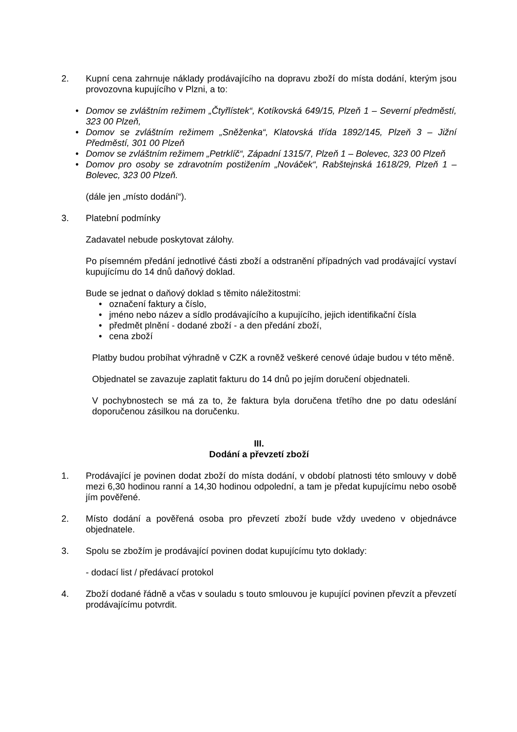2. Kupní cena zahrnuje náklady prodávajícího na dopravu zboží do místa dodání, kterým jsou provozovna kupujícího v Plzni, a to:
• Domov se zvláštním režimem „Čtyřlístek“, Kotíkovská 649/15, Plzeň 1 – Severní předměstí, 323 00 Plzeň,
• Domov se zvláštním režimem „Sněženka“, Klatovská třída 1892/145, Plzeň 3 – Jižní Předměstí, 301 00 Plzeň
• Domov se zvláštním režimem „Petrklíč“, Západní 1315/7, Plzeň 1 – Bolevec, 323 00 Plzeň
• Domov pro osoby se zdravotním postižením „Nováček“, Rabštejnská 1618/29, Plzeň 1 – Bolevec, 323 00 Plzeň.
(dále jen „místo dodání“).
3. Platební podmínky
Zadavatel nebude poskytovat zálohy.
Po písemném předání jednotlivé části zboží a odstranění případných vad prodávající vystaví kupujícímu do 14 dnů daňový doklad.
Bude se jednat o daňový doklad s těmito náležitostmi:
• označení faktury a číslo,
• jméno nebo název a sídlo prodávajícího a kupujícího, jejich identifikační čísla
• předmět plnění - dodané zboží - a den předání zboží,
• cena zboží
Platby budou probíhat výhradně v CZK a rovněž veškeré cenové údaje budou v této měně.
Objednatel se zavazuje zaplatit fakturu do 14 dnů po jejím doručení objednateli.
V pochybnostech se má za to, že faktura byla doručena třetího dne po datu odeslání doporučenou zásilkou na doručenku.
III.
Dodání a převzetí zboží
1. Prodávající je povinen dodat zboží do místa dodání, v období platnosti této smlouvy v době mezi 6,30 hodinou ranní a 14,30 hodinou odpolední, a tam je předat kupujícímu nebo osobě jím pověřené.
2. Místo dodání a pověřená osoba pro převzetí zboží bude vždy uvedeno v objednávce objednatele.
3. Spolu se zbožím je prodávající povinen dodat kupujícímu tyto doklady:
- dodací list / předávací protokol
4. Zboží dodané řádně a včas v souladu s touto smlouvou je kupující povinen převzít a převzetí prodávajícímu potvrdit.